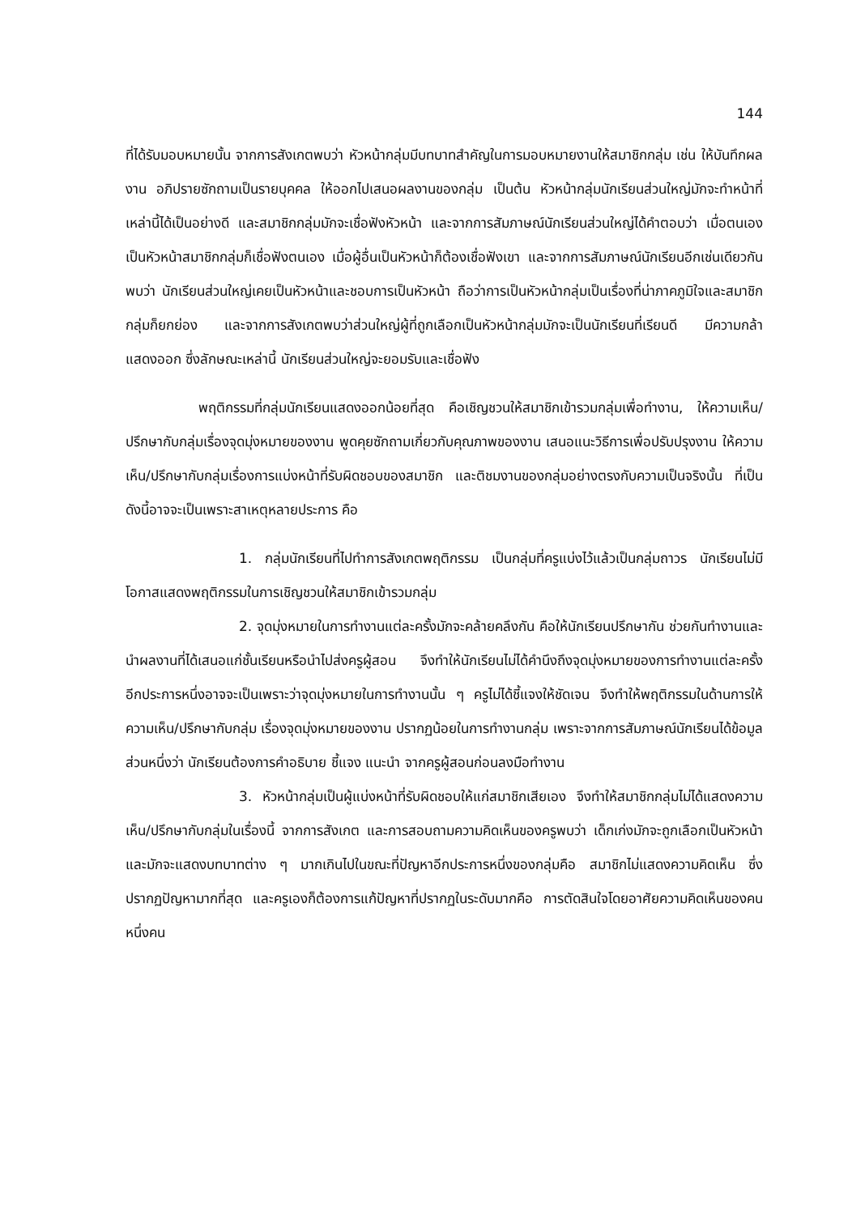144
ที่ได้รับมอบหมายนั้น จากการสังเกตพบว่า หัวหน้ากลุ่มมีบทบาทสำคัญในการมอบหมายงานให้สมาชิกกลุ่ม เช่น ให้บันทึกผลงาน อภิปรายซักถามเป็นรายบุคคล ให้ออกไปเสนอผลงานของกลุ่ม เป็นต้น หัวหน้ากลุ่มนักเรียนส่วนใหญ่มักจะทำหน้าที่เหล่านี้ได้เป็นอย่างดี และสมาชิกกลุ่มมักจะเชื่อฟังหัวหน้า และจากการสัมภาษณ์นักเรียนส่วนใหญ่ได้คำตอบว่า เมื่อตนเองเป็นหัวหน้าสมาชิกกลุ่มก็เชื่อฟังตนเอง เมื่อผู้อื่นเป็นหัวหน้าก็ต้องเชื่อฟังเขา และจากการสัมภาษณ์นักเรียนอีกเช่นเดียวกัน พบว่า นักเรียนส่วนใหญ่เคยเป็นหัวหน้าและชอบการเป็นหัวหน้า ถือว่าการเป็นหัวหน้ากลุ่มเป็นเรื่องที่น่าภาคภูมิใจและสมาชิกกลุ่มก็ยกย่อง และจากการสังเกตพบว่าส่วนใหญ่ผู้ที่ถูกเลือกเป็นหัวหน้ากลุ่มมักจะเป็นนักเรียนที่เรียนดี มีความกล้าแสดงออก ซึ่งลักษณะเหล่านี้ นักเรียนส่วนใหญ่จะยอมรับและเชื่อฟัง
พฤติกรรมที่กลุ่มนักเรียนแสดงออกน้อยที่สุด คือเชิญชวนให้สมาชิกเข้ารวมกลุ่มเพื่อทำงาน, ให้ความเห็น/ปรึกษากับกลุ่มเรื่องจุดมุ่งหมายของงาน พูดคุยซักถามเกี่ยวกับคุณภาพของงาน เสนอแนะวิธีการเพื่อปรับปรุงงาน ให้ความเห็น/ปรึกษากับกลุ่มเรื่องการแบ่งหน้าที่รับผิดชอบของสมาชิก และติชมงานของกลุ่มอย่างตรงกับความเป็นจริงนั้น ที่เป็นดังนี้อาจจะเป็นเพราะสาเหตุหลายประการ คือ
1. กลุ่มนักเรียนที่ไปทำการสังเกตพฤติกรรม เป็นกลุ่มที่ครูแบ่งไว้แล้วเป็นกลุ่มถาวร นักเรียนไม่มีโอกาสแสดงพฤติกรรมในการเชิญชวนให้สมาชิกเข้ารวมกลุ่ม
2. จุดมุ่งหมายในการทำงานแต่ละครั้งมักจะคล้ายคลึงกัน คือให้นักเรียนปรึกษากัน ช่วยกันทำงานและนำผลงานที่ได้เสนอแก่ชั้นเรียนหรือนำไปส่งครูผู้สอน จึงทำให้นักเรียนไม่ได้คำนึงถึงจุดมุ่งหมายของการทำงานแต่ละครั้ง อีกประการหนึ่งอาจจะเป็นเพราะว่าจุดมุ่งหมายในการทำงานนั้น ๆ ครูไม่ได้ชี้แจงให้ชัดเจน จึงทำให้พฤติกรรมในด้านการให้ความเห็น/ปรึกษากับกลุ่ม เรื่องจุดมุ่งหมายของงาน ปรากฏน้อยในการทำงานกลุ่ม เพราะจากการสัมภาษณ์นักเรียนได้ข้อมูลส่วนหนึ่งว่า นักเรียนต้องการคำอธิบาย ชี้แจง แนะนำ จากครูผู้สอนก่อนลงมือทำงาน
3. หัวหน้ากลุ่มเป็นผู้แบ่งหน้าที่รับผิดชอบให้แก่สมาชิกเสียเอง จึงทำให้สมาชิกกลุ่มไม่ได้แสดงความเห็น/ปรึกษากับกลุ่มในเรื่องนี้ จากการสังเกต และการสอบถามความคิดเห็นของครูพบว่า เด็กเก่งมักจะถูกเลือกเป็นหัวหน้า และมักจะแสดงบทบาทต่าง ๆ มากเกินไปในขณะที่ปัญหาอีกประการหนึ่งของกลุ่มคือ สมาชิกไม่แสดงความคิดเห็น ซึ่งปรากฏปัญหามากที่สุด และครูเองก็ต้องการแก้ปัญหาที่ปรากฏในระดับมากคือ การตัดสินใจโดยอาศัยความคิดเห็นของคนหนึ่งคน